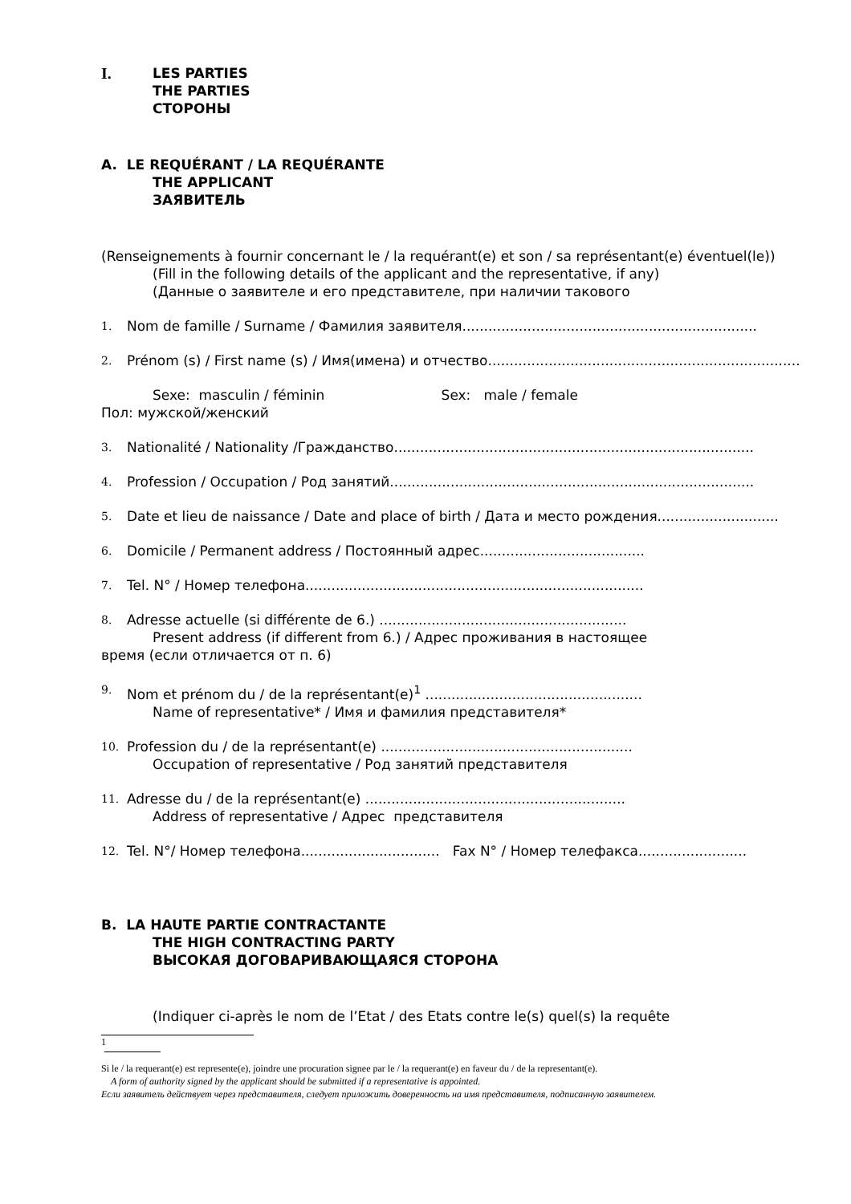I. LES PARTIES
THE PARTIES
СТОРОНЫ
A. LE REQUÉRANT / LA REQUÉRANTE
THE APPLICANT
ЗАЯВИТЕЛЬ
(Renseignements à fournir concernant le / la requérant(e) et son / sa représentant(e) éventuel(le))
(Fill in the following details of the applicant and the representative, if any)
(Данные о заявителе и его представителе, при наличии такового
1. Nom de famille / Surname / Фамилия заявителя....................................................................
2. Prénom (s) / First name (s) / Имя(имена) и отчество........................................................................
Sexe: masculin / féminin Sex: male / female
Пол: мужской/женский
3. Nationalité / Nationality /Гражданство...................................................................................
4. Profession / Occupation / Род занятий....................................................................................
5. Date et lieu de naissance / Date and place of birth / Дата и место рождения............................
6. Domicile / Permanent address / Постоянный адрес......................................
7. Tel. N° / Номер телефона..............................................................................
8. Adresse actuelle (si différente de 6.) .........................................................
Present address (if different from 6.) / Адрес проживания в настоящее
время (если отличается от п. 6)
9. Nom et prénom du / de la représentant(e)<sup>1</sup> ..................................................
Name of representative* / Имя и фамилия представителя*
10. Profession du / de la représentant(e) ..........................................................
Occupation of representative / Род занятий представителя
11. Adresse du / de la représentant(e) ............................................................
Address of representative / Адрес представителя
12. Tel. N°/ Номер телефона................................ Fax N° / Номер телефакса.........................
B. LA HAUTE PARTIE CONTRACTANTE
THE HIGH CONTRACTING PARTY
ВЫСОКАЯ ДОГОВАРИВАЮЩАЯСЯ СТОРОНА
(Indiquer ci-après le nom de l’Etat / des Etats contre le(s) quel(s) la requête
1
Si le / la requerant(e) est represente(e), joindre une procuration signee par le / la requerant(e) en faveur du / de la representant(e).
A form of authority signed by the applicant should be submitted if a representative is appointed.
Если заявитель действует через представителя, следует приложить доверенность на имя представителя, подписанную заявителем.